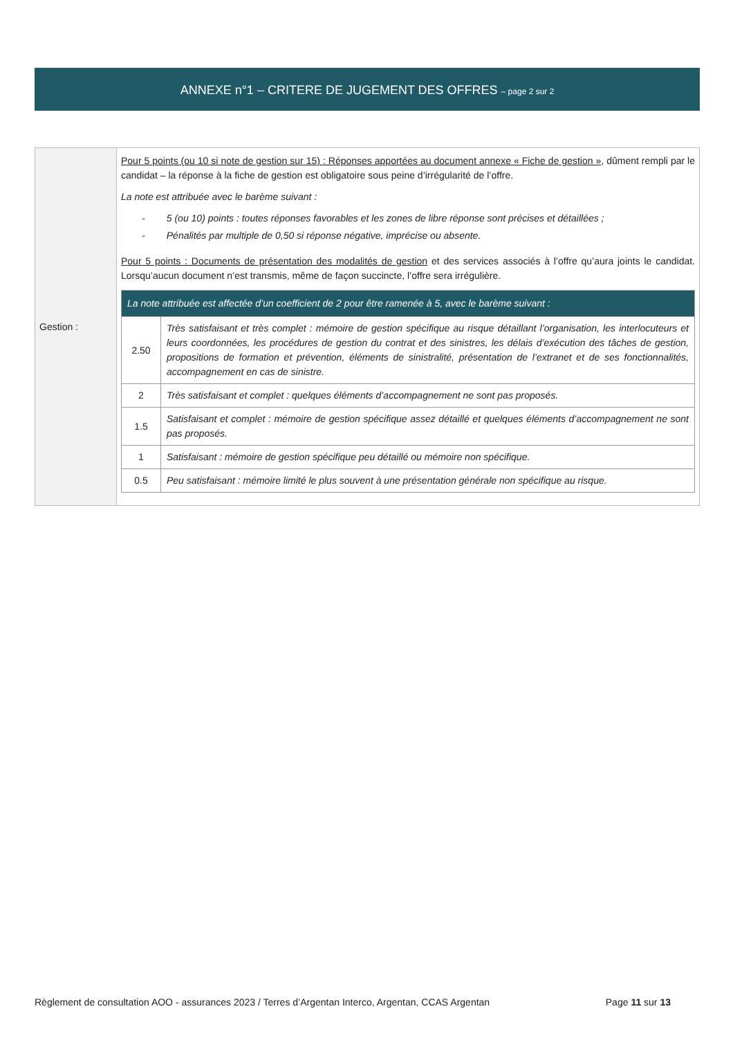ANNEXE n°1 – CRITERE DE JUGEMENT DES OFFRES – page 2 sur 2
| Gestion : | Pour 5 points (ou 10 si note de gestion sur 15) : Réponses apportées au document annexe « Fiche de gestion » , dûment rempli par le candidat – la réponse à la fiche de gestion est obligatoire sous peine d’irrégularité de l’offre. La note est attribuée avec le barème suivant : - 5 (ou 10) points : toutes réponses favorables et les zones de libre réponse sont précises et détaillées ; - Pénalités par multiple de 0,50 si réponse négative, imprécise ou absente. Pour 5 points : Documents de présentation des modalités de gestion et des services associés à l’offre qu’aura joints le candidat. Lorsqu’aucun document n’est transmis, même de façon succincte, l’offre sera irrégulière. / La note attribuée est affectée d’un coefficient de 2 pour être ramenée à 5, avec le barème suivant : / / / --- / --- / / 2.50 / Très satisfaisant et très complet : mémoire de gestion spécifique au risque détaillant l’organisation, les interlocuteurs et leurs coordonnées, les procédures de gestion du contrat et des sinistres, les délais d’exécution des tâches de gestion, propositions de formation et prévention, éléments de sinistralité, présentation de l’extranet et de ses fonctionnalités, accompagnement en cas de sinistre. / / 2 / Très satisfaisant et complet : quelques éléments d’accompagnement ne sont pas proposés. / / 1.5 / Satisfaisant et complet : mémoire de gestion spécifique assez détaillé et quelques éléments d’accompagnement ne sont pas proposés. / / 1 / Satisfaisant : mémoire de gestion spécifique peu détaillé ou mémoire non spécifique. / / 0.5 / Peu satisfaisant : mémoire limité le plus souvent à une présentation générale non spécifique au risque. / |
Règlement de consultation AOO - assurances 2023 / Terres d’Argentan Interco, Argentan, CCAS Argentan Page 11 sur 13